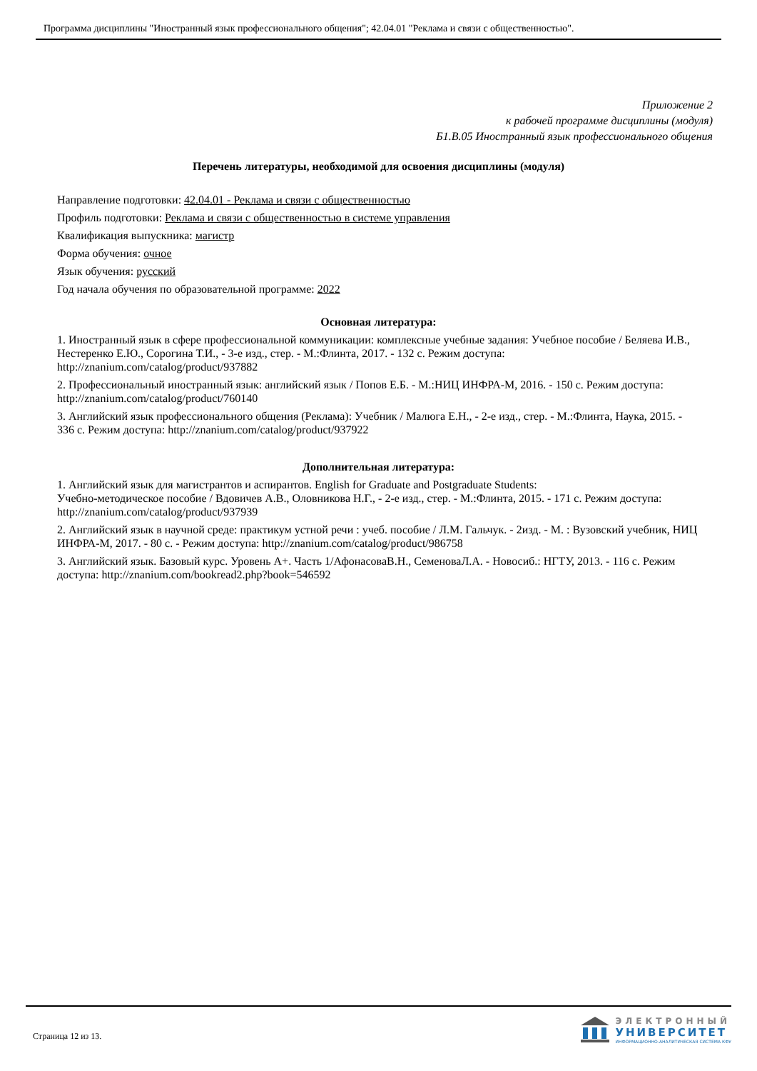Программа дисциплины "Иностранный язык профессионального общения"; 42.04.01 "Реклама и связи с общественностью".
Приложение 2
к рабочей программе дисциплины (модуля)
Б1.В.05 Иностранный язык профессионального общения
Перечень литературы, необходимой для освоения дисциплины (модуля)
Направление подготовки: 42.04.01 - Реклама и связи с общественностью
Профиль подготовки: Реклама и связи с общественностью в системе управления
Квалификация выпускника: магистр
Форма обучения: очное
Язык обучения: русский
Год начала обучения по образовательной программе: 2022
Основная литература:
1. Иностранный язык в сфере профессиональной коммуникации: комплексные учебные задания: Учебное пособие / Беляева И.В., Нестеренко Е.Ю., Сорогина Т.И., - 3-е изд., стер. - М.:Флинта, 2017. - 132 с. Режим доступа: http://znanium.com/catalog/product/937882
2. Профессиональный иностранный язык: английский язык / Попов Е.Б. - М.:НИЦ ИНФРА-М, 2016. - 150 с. Режим доступа: http://znanium.com/catalog/product/760140
3. Английский язык профессионального общения (Реклама): Учебник / Малюга Е.Н., - 2-е изд., стер. - М.:Флинта, Наука, 2015. - 336 с. Режим доступа: http://znanium.com/catalog/product/937922
Дополнительная литература:
1. Английский язык для магистрантов и аспирантов. English for Graduate and Postgraduate Students:
Учебно-методическое пособие / Вдовичев А.В., Оловникова Н.Г., - 2-е изд., стер. - М.:Флинта, 2015. - 171 с. Режим доступа: http://znanium.com/catalog/product/937939
2. Английский язык в научной среде: практикум устной речи : учеб. пособие / Л.М. Гальчук. - 2изд. - М. : Вузовский учебник, НИЦ ИНФРА-М, 2017. - 80 с. - Режим доступа: http://znanium.com/catalog/product/986758
3. Английский язык. Базовый курс. Уровень А+. Часть 1/АфонасоваВ.Н., СеменоваЛ.А. - Новосиб.: НГТУ, 2013. - 116 с. Режим доступа: http://znanium.com/bookread2.php?book=546592
Страница 12 из 13.
ЭЛЕКТРОННЫЙ
УНИВЕРСИТЕТ
ИНФОРМАЦИОННО-АНАЛИТИЧЕСКАЯ СИСТЕМА КФУ